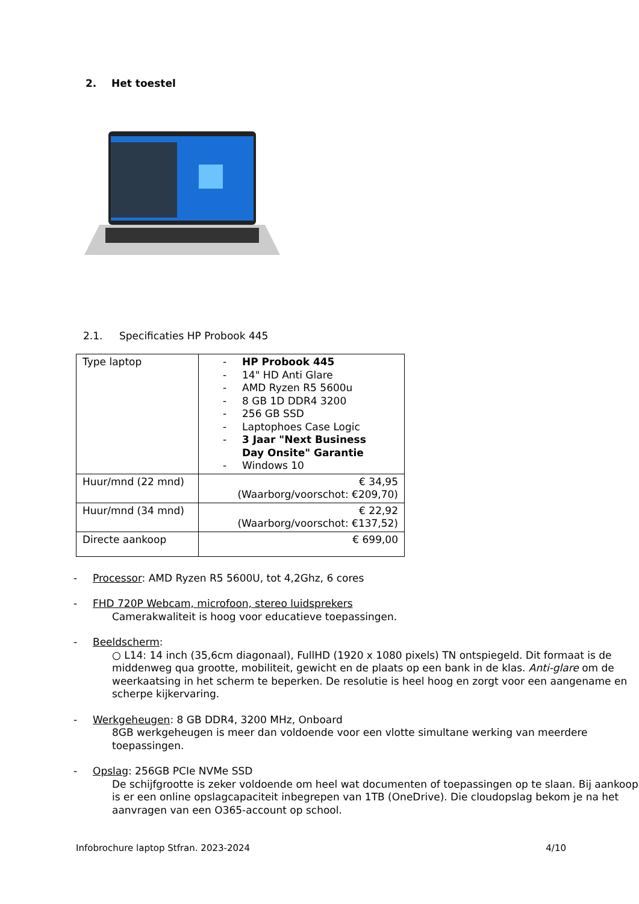2. Het toestel
2.1. Specificaties HP Probook 445
| Type laptop | - HP Probook 445 - 14" HD Anti Glare - AMD Ryzen R5 5600u - 8 GB 1D DDR4 3200 - 256 GB SSD - Laptophoes Case Logic - 3 Jaar "Next Business Day Onsite" Garantie - Windows 10 |
| Huur/mnd (22 mnd) | € 34,95 (Waarborg/voorschot: €209,70) |
| Huur/mnd (34 mnd) | € 22,92 (Waarborg/voorschot: €137,52) |
| Directe aankoop | € 699,00 |
- Processor: AMD Ryzen R5 5600U, tot 4,2Ghz, 6 cores
- FHD 720P Webcam, microfoon, stereo luidsprekers
Camerakwaliteit is hoog voor educatieve toepassingen.
- Beeldscherm:
○ L14: 14 inch (35,6cm diagonaal), FullHD (1920 x 1080 pixels) TN ontspiegeld. Dit formaat is de middenweg qua grootte, mobiliteit, gewicht en de plaats op een bank in de klas. Anti-glare om de weerkaatsing in het scherm te beperken. De resolutie is heel hoog en zorgt voor een aangename en scherpe kijkervaring.
- Werkgeheugen: 8 GB DDR4, 3200 MHz, Onboard
8GB werkgeheugen is meer dan voldoende voor een vlotte simultane werking van meerdere toepassingen.
- Opslag: 256GB PCIe NVMe SSD
De schijfgrootte is zeker voldoende om heel wat documenten of toepassingen op te slaan. Bij aankoop is er een online opslagcapaciteit inbegrepen van 1TB (OneDrive). Die cloudopslag bekom je na het aanvragen van een O365-account op school.
Infobrochure laptop Stfran. 2023-2024 4/10